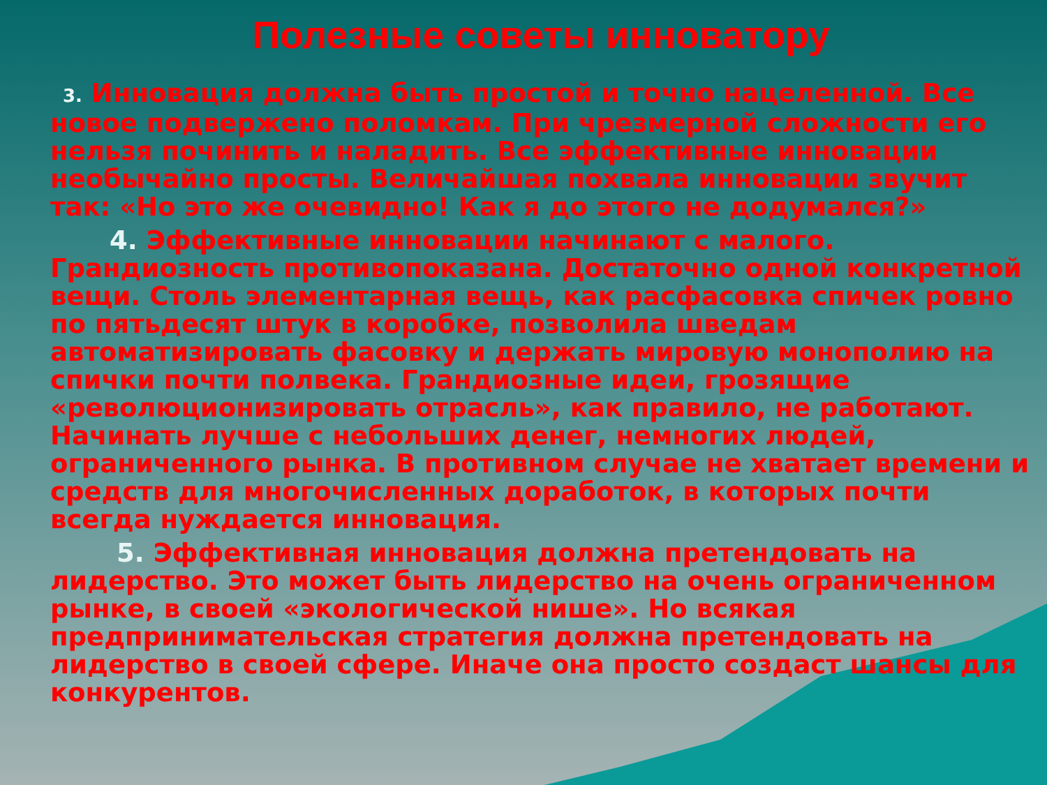Полезные советы инноватору
3. Инновация должна быть простой и точно нацеленной. Все новое подвержено поломкам. При чрезмерной сложности его нельзя починить и наладить. Все эффективные инновации необычайно просты. Величайшая похвала инновации звучит так: «Но это же очевидно! Как я до этого не додумался?»
4. Эффективные инновации начинают с малого. Грандиозность противопоказана. Достаточно одной конкретной вещи. Столь элементарная вещь, как расфасовка спичек ровно по пятьдесят штук в коробке, позволила шведам автоматизировать фасовку и держать мировую монополию на спички почти полвека. Грандиозные идеи, грозящие «революционизировать отрасль», как правило, не работают. Начинать лучше с небольших денег, немногих людей, ограниченного рынка. В противном случае не хватает времени и средств для многочисленных доработок, в которых почти всегда нуждается инновация.
5. Эффективная инновация должна претендовать на лидерство. Это может быть лидерство на очень ограниченном рынке, в своей «экологической нише». Но всякая предпринимательская стратегия должна претендовать на лидерство в своей сфере. Иначе она просто создаст шансы для конкурентов.